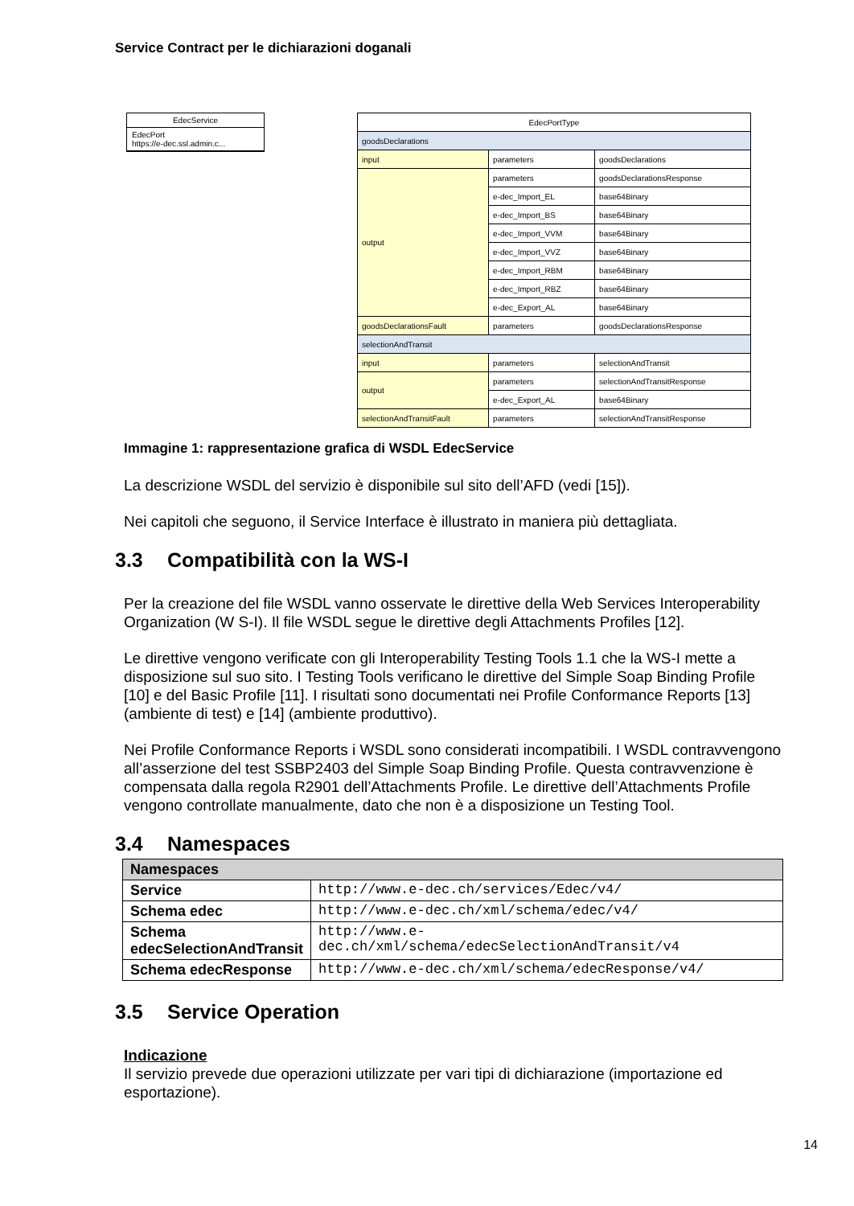Service Contract per le dichiarazioni doganali
EdecService
EdecPort
https://e-dec.ssl.admin.c...
| EdecPortType | | |
| goodsDeclarations | | |
| input | parameters | goodsDeclarations |
| output | parameters | goodsDeclarationsResponse |
| | e-dec_Import_EL | base64Binary |
| | e-dec_Import_BS | base64Binary |
| | e-dec_Import_VVM | base64Binary |
| | e-dec_Import_VVZ | base64Binary |
| | e-dec_Import_RBM | base64Binary |
| | e-dec_Import_RBZ | base64Binary |
| | e-dec_Export_AL | base64Binary |
| goodsDeclarationsFault | parameters | goodsDeclarationsResponse |
| selectionAndTransit | | |
| input | parameters | selectionAndTransit |
| output | parameters | selectionAndTransitResponse |
| | e-dec_Export_AL | base64Binary |
| selectionAndTransitFault | parameters | selectionAndTransitResponse |
Immagine 1: rappresentazione grafica di WSDL EdecService
La descrizione WSDL del servizio è disponibile sul sito dell’AFD (vedi [15]).
Nei capitoli che seguono, il Service Interface è illustrato in maniera più dettagliata.
3.3 Compatibilità con la WS-I
Per la creazione del file WSDL vanno osservate le direttive della Web Services Interoperability Organization (W S-I). Il file WSDL segue le direttive degli Attachments Profiles [12].
Le direttive vengono verificate con gli Interoperability Testing Tools 1.1 che la WS-I mette a disposizione sul suo sito. I Testing Tools verificano le direttive del Simple Soap Binding Profile [10] e del Basic Profile [11]. I risultati sono documentati nei Profile Conformance Reports [13] (ambiente di test) e [14] (ambiente produttivo).
Nei Profile Conformance Reports i WSDL sono considerati incompatibili. I WSDL contravvengono all’asserzione del test SSBP2403 del Simple Soap Binding Profile. Questa contravvenzione è compensata dalla regola R2901 dell’Attachments Profile. Le direttive dell’Attachments Profile vengono controllate manualmente, dato che non è a disposizione un Testing Tool.
3.4 Namespaces
| Namespaces | |
| --- | --- |
| Service | http://www.e-dec.ch/services/Edec/v4/ |
| Schema edec | http://www.e-dec.ch/xml/schema/edec/v4/ |
| Schema edecSelectionAndTransit | http://www.e-dec.ch/xml/schema/edecSelectionAndTransit/v4 |
| Schema edecResponse | http://www.e-dec.ch/xml/schema/edecResponse/v4/ |
3.5 Service Operation
Indicazione
Il servizio prevede due operazioni utilizzate per vari tipi di dichiarazione (importazione ed esportazione).
14